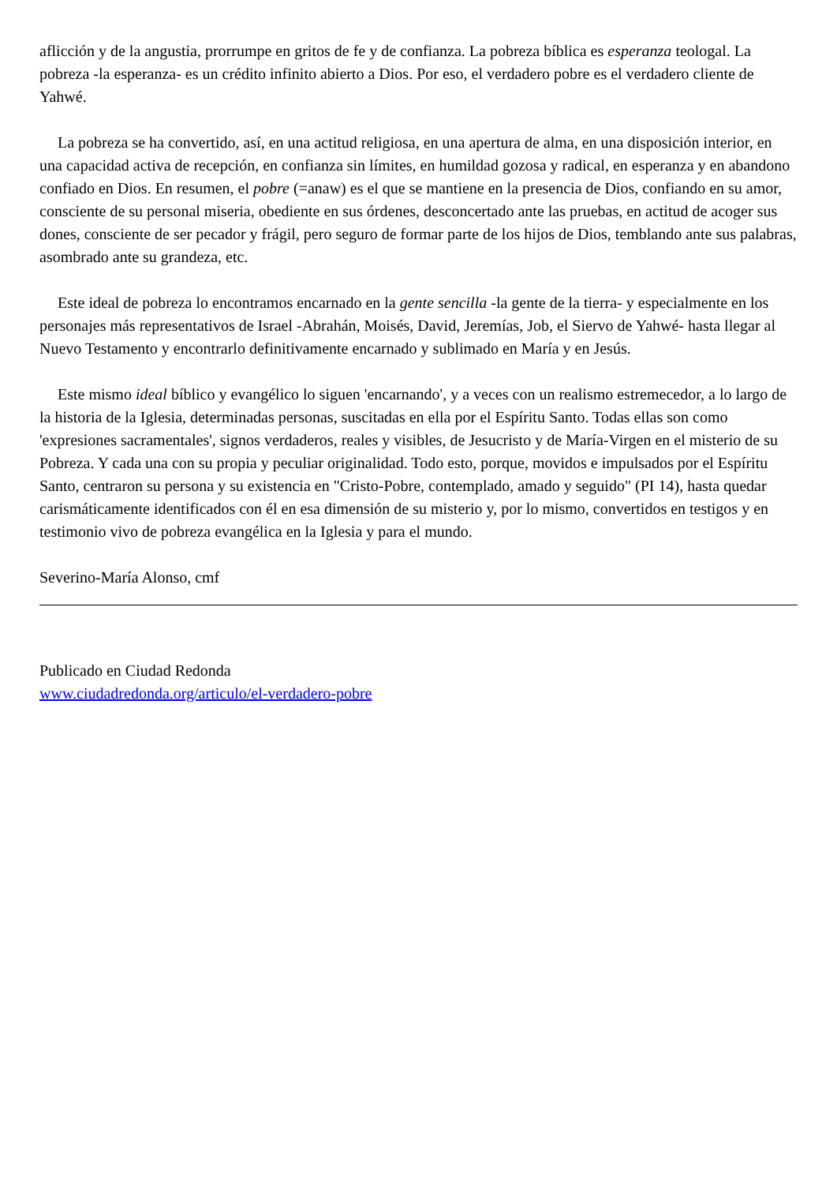aflicción y de la angustia, prorrumpe en gritos de fe y de confianza. La pobreza bíblica es esperanza teologal. La pobreza -la esperanza- es un crédito infinito abierto a Dios. Por eso, el verdadero pobre es el verdadero cliente de Yahwé.
La pobreza se ha convertido, así, en una actitud religiosa, en una apertura de alma, en una disposición interior, en una capacidad activa de recepción, en confianza sin límites, en humildad gozosa y radical, en esperanza y en abandono confiado en Dios. En resumen, el pobre (=anaw) es el que se mantiene en la presencia de Dios, confiando en su amor, consciente de su personal miseria, obediente en sus órdenes, desconcertado ante las pruebas, en actitud de acoger sus dones, consciente de ser pecador y frágil, pero seguro de formar parte de los hijos de Dios, temblando ante sus palabras, asombrado ante su grandeza, etc.
Este ideal de pobreza lo encontramos encarnado en la gente sencilla -la gente de la tierra- y especialmente en los personajes más representativos de Israel -Abrahán, Moisés, David, Jeremías, Job, el Siervo de Yahwé- hasta llegar al Nuevo Testamento y encontrarlo definitivamente encarnado y sublimado en María y en Jesús.
Este mismo ideal bíblico y evangélico lo siguen 'encarnando', y a veces con un realismo estremecedor, a lo largo de la historia de la Iglesia, determinadas personas, suscitadas en ella por el Espíritu Santo. Todas ellas son como 'expresiones sacramentales', signos verdaderos, reales y visibles, de Jesucristo y de María-Virgen en el misterio de su Pobreza. Y cada una con su propia y peculiar originalidad. Todo esto, porque, movidos e impulsados por el Espíritu Santo, centraron su persona y su existencia en "Cristo-Pobre, contemplado, amado y seguido" (PI 14), hasta quedar carismáticamente identificados con él en esa dimensión de su misterio y, por lo mismo, convertidos en testigos y en testimonio vivo de pobreza evangélica en la Iglesia y para el mundo.
Severino-María Alonso, cmf
Publicado en Ciudad Redonda
www.ciudadredonda.org/articulo/el-verdadero-pobre